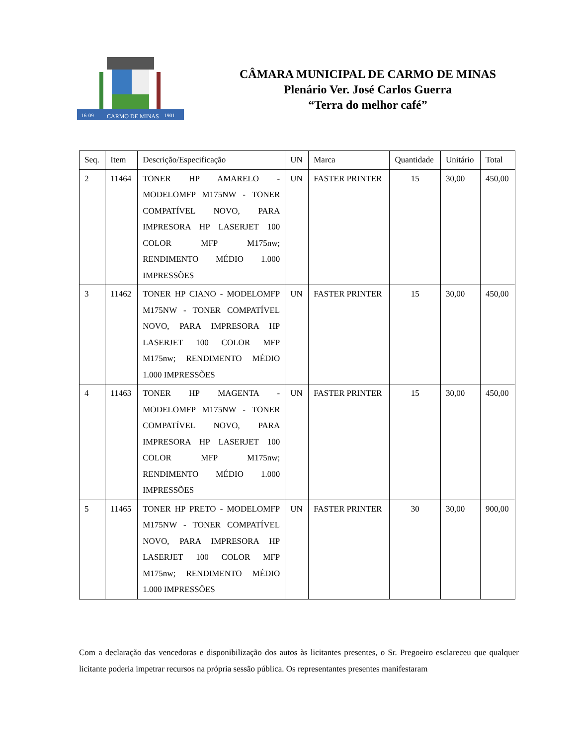16-09
CARMO DE MINAS
1901
CÂMARA MUNICIPAL DE CARMO DE MINAS
Plenário Ver. José Carlos Guerra
“Terra do melhor café”
| Seq. | Item | Descrição/Especificação | UN | Marca | Quantidade | Unitário | Total |
| --- | --- | --- | --- | --- | --- | --- | --- |
| 2 | 11464 | TONER HP AMARELO - MODELOMFP M175NW - TONER COMPATÍVEL NOVO, PARA IMPRESORA HP LASERJET 100 COLOR MFP M175nw; RENDIMENTO MÉDIO 1.000 IMPRESSÕES | UN | FASTER PRINTER | 15 | 30,00 | 450,00 |
| 3 | 11462 | TONER HP CIANO - MODELOMFP M175NW - TONER COMPATÍVEL NOVO, PARA IMPRESORA HP LASERJET 100 COLOR MFP M175nw; RENDIMENTO MÉDIO 1.000 IMPRESSÕES | UN | FASTER PRINTER | 15 | 30,00 | 450,00 |
| 4 | 11463 | TONER HP MAGENTA - MODELOMFP M175NW - TONER COMPATÍVEL NOVO, PARA IMPRESORA HP LASERJET 100 COLOR MFP M175nw; RENDIMENTO MÉDIO 1.000 IMPRESSÕES | UN | FASTER PRINTER | 15 | 30,00 | 450,00 |
| 5 | 11465 | TONER HP PRETO - MODELOMFP M175NW - TONER COMPATÍVEL NOVO, PARA IMPRESORA HP LASERJET 100 COLOR MFP M175nw; RENDIMENTO MÉDIO 1.000 IMPRESSÕES | UN | FASTER PRINTER | 30 | 30,00 | 900,00 |
Com a declaração das vencedoras e disponibilização dos autos às licitantes presentes, o Sr. Pregoeiro esclareceu que qualquer licitante poderia impetrar recursos na própria sessão pública. Os representantes presentes manifestaram